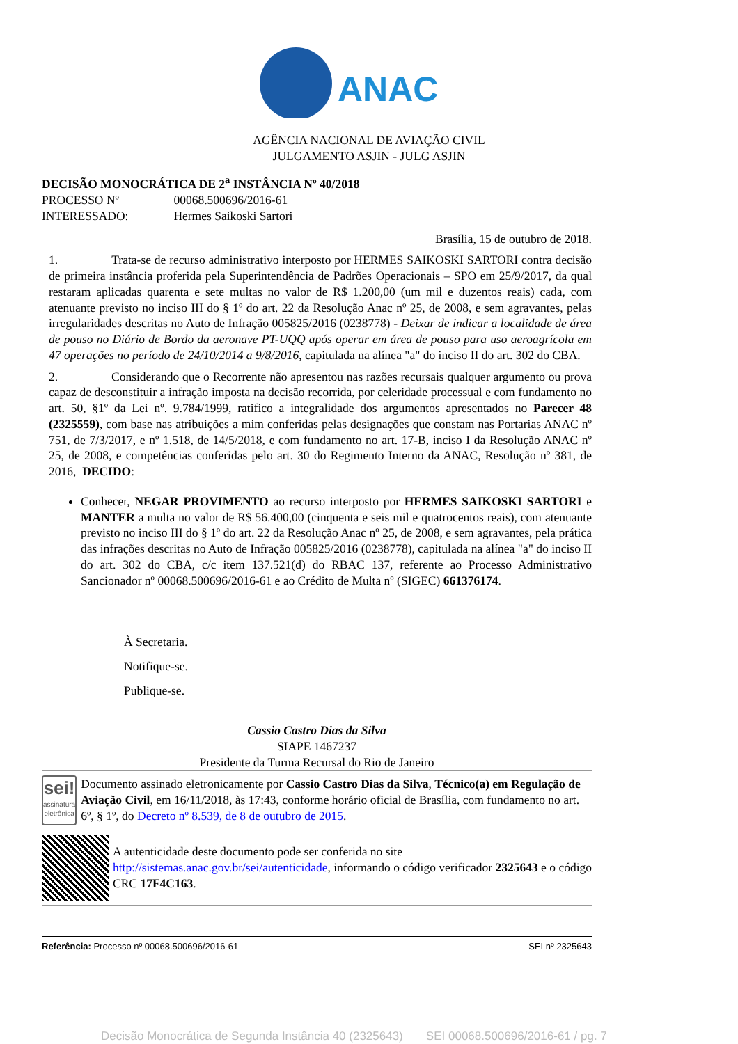ANAC
AGÊNCIA NACIONAL DE AVIAÇÃO CIVIL
JULGAMENTO ASJIN - JULG ASJIN
DECISÃO MONOCRÁTICA DE 2<sup>a</sup> INSTÂNCIA Nº 40/2018
PROCESSO Nº 00068.500696/2016-61
INTERESSADO: Hermes Saikoski Sartori
Brasília, 15 de outubro de 2018.
1. Trata-se de recurso administrativo interposto por HERMES SAIKOSKI SARTORI contra decisão de primeira instância proferida pela Superintendência de Padrões Operacionais – SPO em 25/9/2017, da qual restaram aplicadas quarenta e sete multas no valor de R$ 1.200,00 (um mil e duzentos reais) cada, com atenuante previsto no inciso III do § 1º do art. 22 da Resolução Anac nº 25, de 2008, e sem agravantes, pelas irregularidades descritas no Auto de Infração 005825/2016 (0238778) - Deixar de indicar a localidade de área de pouso no Diário de Bordo da aeronave PT-UQQ após operar em área de pouso para uso aeroagrícola em 47 operações no período de 24/10/2014 a 9/8/2016, capitulada na alínea "a" do inciso II do art. 302 do CBA.
2. Considerando que o Recorrente não apresentou nas razões recursais qualquer argumento ou prova capaz de desconstituir a infração imposta na decisão recorrida, por celeridade processual e com fundamento no art. 50, §1º da Lei nº. 9.784/1999, ratifico a integralidade dos argumentos apresentados no Parecer 48 (2325559), com base nas atribuições a mim conferidas pelas designações que constam nas Portarias ANAC nº 751, de 7/3/2017, e nº 1.518, de 14/5/2018, e com fundamento no art. 17-B, inciso I da Resolução ANAC nº 25, de 2008, e competências conferidas pelo art. 30 do Regimento Interno da ANAC, Resolução nº 381, de 2016, DECIDO:
Conhecer, NEGAR PROVIMENTO ao recurso interposto por HERMES SAIKOSKI SARTORI e MANTER a multa no valor de R$ 56.400,00 (cinquenta e seis mil e quatrocentos reais), com atenuante previsto no inciso III do § 1º do art. 22 da Resolução Anac nº 25, de 2008, e sem agravantes, pela prática das infrações descritas no Auto de Infração 005825/2016 (0238778), capitulada na alínea "a" do inciso II do art. 302 do CBA, c/c item 137.521(d) do RBAC 137, referente ao Processo Administrativo Sancionador nº 00068.500696/2016-61 e ao Crédito de Multa nº (SIGEC) 661376174.
À Secretaria.
Notifique-se.
Publique-se.
Cassio Castro Dias da Silva
SIAPE 1467237
Presidente da Turma Recursal do Rio de Janeiro
sei!
assinatura eletrônica
Documento assinado eletronicamente por Cassio Castro Dias da Silva, Técnico(a) em Regulação de Aviação Civil, em 16/11/2018, às 17:43, conforme horário oficial de Brasília, com fundamento no art. 6º, § 1º, do Decreto nº 8.539, de 8 de outubro de 2015.
A autenticidade deste documento pode ser conferida no site http://sistemas.anac.gov.br/sei/autenticidade, informando o código verificador 2325643 e o código CRC 17F4C163.
Referência: Processo nº 00068.500696/2016-61 SEI nº 2325643
Decisão Monocrática de Segunda Instância 40 (2325643) SEI 00068.500696/2016-61 / pg. 7